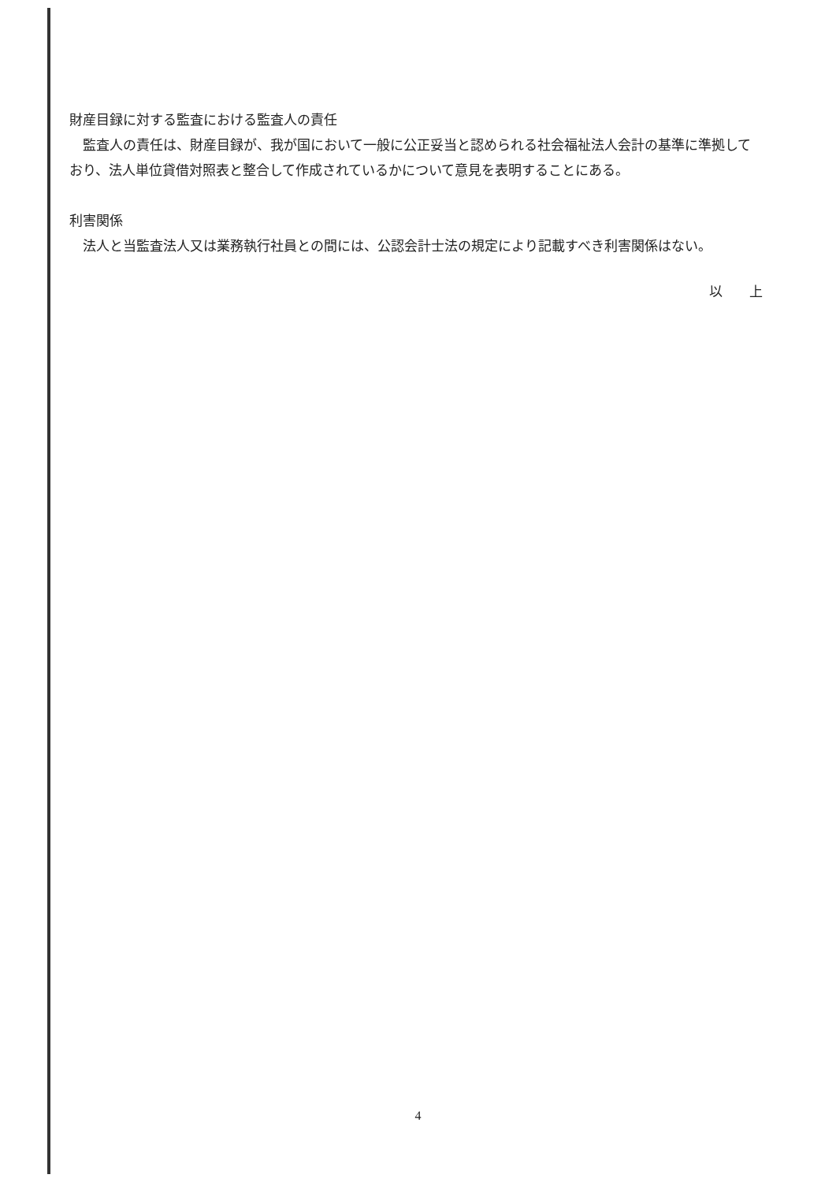財産目録に対する監査における監査人の責任
　監査人の責任は、財産目録が、我が国において一般に公正妥当と認められる社会福祉法人会計の基準に準拠しており、法人単位貸借対照表と整合して作成されているかについて意見を表明することにある。
利害関係
　法人と当監査法人又は業務執行社員との間には、公認会計士法の規定により記載すべき利害関係はない。
以　　上
4